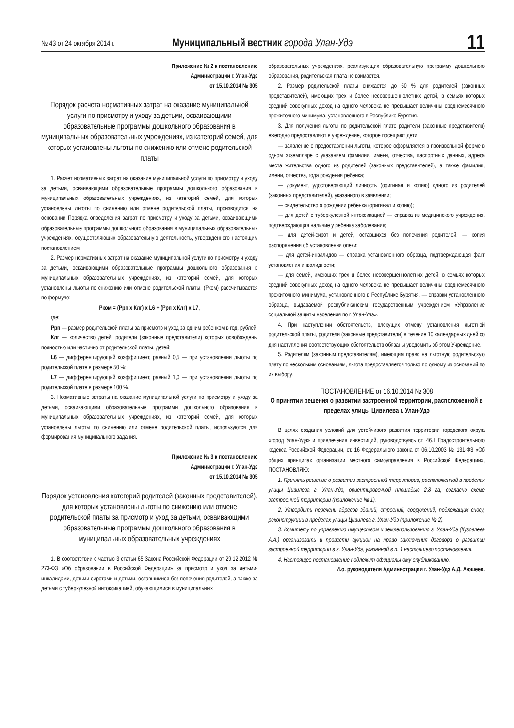№ 43 от 24 октября 2014 г.
Муниципальный вестник города Улан-Удэ
11
Приложение № 2 к постановлению
Администрации г. Улан-Удэ
от 15.10.2014 № 305
Порядок расчета нормативных затрат на оказание муниципальной услуги по присмотру и уходу за детьми, осваивающими образовательные программы дошкольного образования в муниципальных образовательных учреждениях, из категорий семей, для которых установлены льготы по снижению или отмене родительской платы
1. Расчет нормативных затрат на оказание муниципальной услуги по присмотру и уходу за детьми, осваивающими образовательные программы дошкольного образования в муниципальных образовательных учреждениях, из категорий семей, для которых установлены льготы по снижению или отмене родительской платы, производится на основании Порядка определения затрат по присмотру и уходу за детьми, осваивающими образовательные программы дошкольного образования в муниципальных образовательных учреждениях, осуществляющих образовательную деятельность, утвержденного настоящим постановлением.
2. Размер нормативных затрат на оказание муниципальной услуги по присмотру и уходу за детьми, осваивающими образовательные программы дошкольного образования в муниципальных образовательных учреждениях, из категорий семей, для которых установлены льготы по снижению или отмене родительской платы, (Рком) рассчитывается по формуле:
Рком = (Ррп х Клг) х L6 + (Ррп х Клг) х L7,
где:
Ррп — размер родительской платы за присмотр и уход за одним ребенком в год, рублей;
Клг — количество детей, родители (законные представители) которых освобождены полностью или частично от родительской платы, детей;
L6 — дифференцирующий коэффициент, равный 0,5 — при установлении льготы по родительской плате в размере 50 %;
L7 — дифференцирующий коэффициент, равный 1,0 — при установлении льготы по родительской плате в размере 100 %.
3. Нормативные затраты на оказание муниципальной услуги по присмотру и уходу за детьми, осваивающими образовательные программы дошкольного образования в муниципальных образовательных учреждениях, из категорий семей, для которых установлены льготы по снижению или отмене родительской платы, используются для формирования муниципального задания.
Приложение № 3 к постановлению
Администрации г. Улан-Удэ
от 15.10.2014 № 305
Порядок установления категорий родителей (законных представителей), для которых установлены льготы по снижению или отмене родительской платы за присмотр и уход за детьми, осваивающими образовательные программы дошкольного образования в муниципальных образовательных учреждениях
1. В соответствии с частью 3 статьи 65 Закона Российской Федерации от 29.12.2012 № 273-ФЗ «Об образовании в Российской Федерации» за присмотр и уход за детьми-инвалидами, детьми-сиротами и детьми, оставшимися без попечения родителей, а также за детьми с туберкулезной интоксикацией, обучающимися в муниципальных
образовательных учреждениях, реализующих образовательную программу дошкольного образования, родительская плата не взимается.
2. Размер родительской платы снижается до 50 % для родителей (законных представителей), имеющих трех и более несовершеннолетних детей, в семьях которых средний совокупных доход на одного человека не превышает величины среднемесячного прожиточного минимума, установленного в Республике Бурятия.
3. Для получения льготы по родительской плате родители (законные представители) ежегодно предоставляют в учреждение, которое посещают дети:
— заявление о предоставлении льготы, которое оформляется в произвольной форме в одном экземпляре с указанием фамилии, имени, отчества, паспортных данных, адреса места жительства одного из родителей (законных представителей), а также фамилии, имени, отчества, года рождения ребенка;
— документ, удостоверяющий личность (оригинал и копию) одного из родителей (законных представителей), указанного в заявлении;
— свидетельство о рождении ребенка (оригинал и копию);
— для детей с туберкулезной интоксикацией — справка из медицинского учреждения, подтверждающая наличие у ребенка заболевания;
— для детей-сирот и детей, оставшихся без попечения родителей, — копия распоряжения об установлении опеки;
— для детей-инвалидов — справка установленного образца, подтверждающая факт установления инвалидности;
— для семей, имеющих трех и более несовершеннолетних детей, в семьях которых средний совокупных доход на одного человека не превышает величины среднемесячного прожиточного минимума, установленного в Республике Бурятия, — справки установленного образца, выдаваемой республиканским государственным учреждением «Управление социальной защиты населения по г. Улан-Удэ».
4. При наступлении обстоятельств, влекущих отмену установления льготной родительской платы, родители (законные представители) в течение 10 календарных дней со дня наступления соответствующих обстоятельств обязаны уведомить об этом Учреждение.
5. Родителям (законным представителям), имеющим право на льготную родительскую плату по нескольким основаниям, льгота предоставляется только по одному из оснований по их выбору.
ПОСТАНОВЛЕНИЕ от 16.10.2014 № 308
О принятии решения о развитии застроенной территории, расположенной в пределах улицы Цивилева г. Улан-Удэ
В целях создания условий для устойчивого развития территории городского округа «город Улан-Удэ» и привлечения инвестиций, руководствуясь ст. 46.1 Градостроительного кодекса Российской Федерации, ст. 16 Федерального закона от 06.10.2003 № 131-ФЗ «Об общих принципах организации местного самоуправления в Российской Федерации», ПОСТАНОВЛЯЮ:
1. Принять решение о развитии застроенной территории, расположенной в пределах улицы Цивилева г. Улан-Удэ, ориентировочной площадью 2,8 га, согласно схеме застроенной территории (приложение № 1).
2. Утвердить перечень адресов зданий, строений, сооружений, подлежащих сносу, реконструкции в пределах улицы Цивилева г. Улан-Удэ (приложение № 2).
3. Комитету по управлению имуществом и землепользованию г. Улан-Удэ (Кузовлева А.А.) организовать и провести аукцион на право заключения договора о развитии застроенной территории в г. Улан-Удэ, указанной в п. 1 настоящего постановления.
4. Настоящее постановление подлежит официальному опубликованию.
И.о. руководителя Администрации г. Улан-Удэ А.Д. Аюшеев.